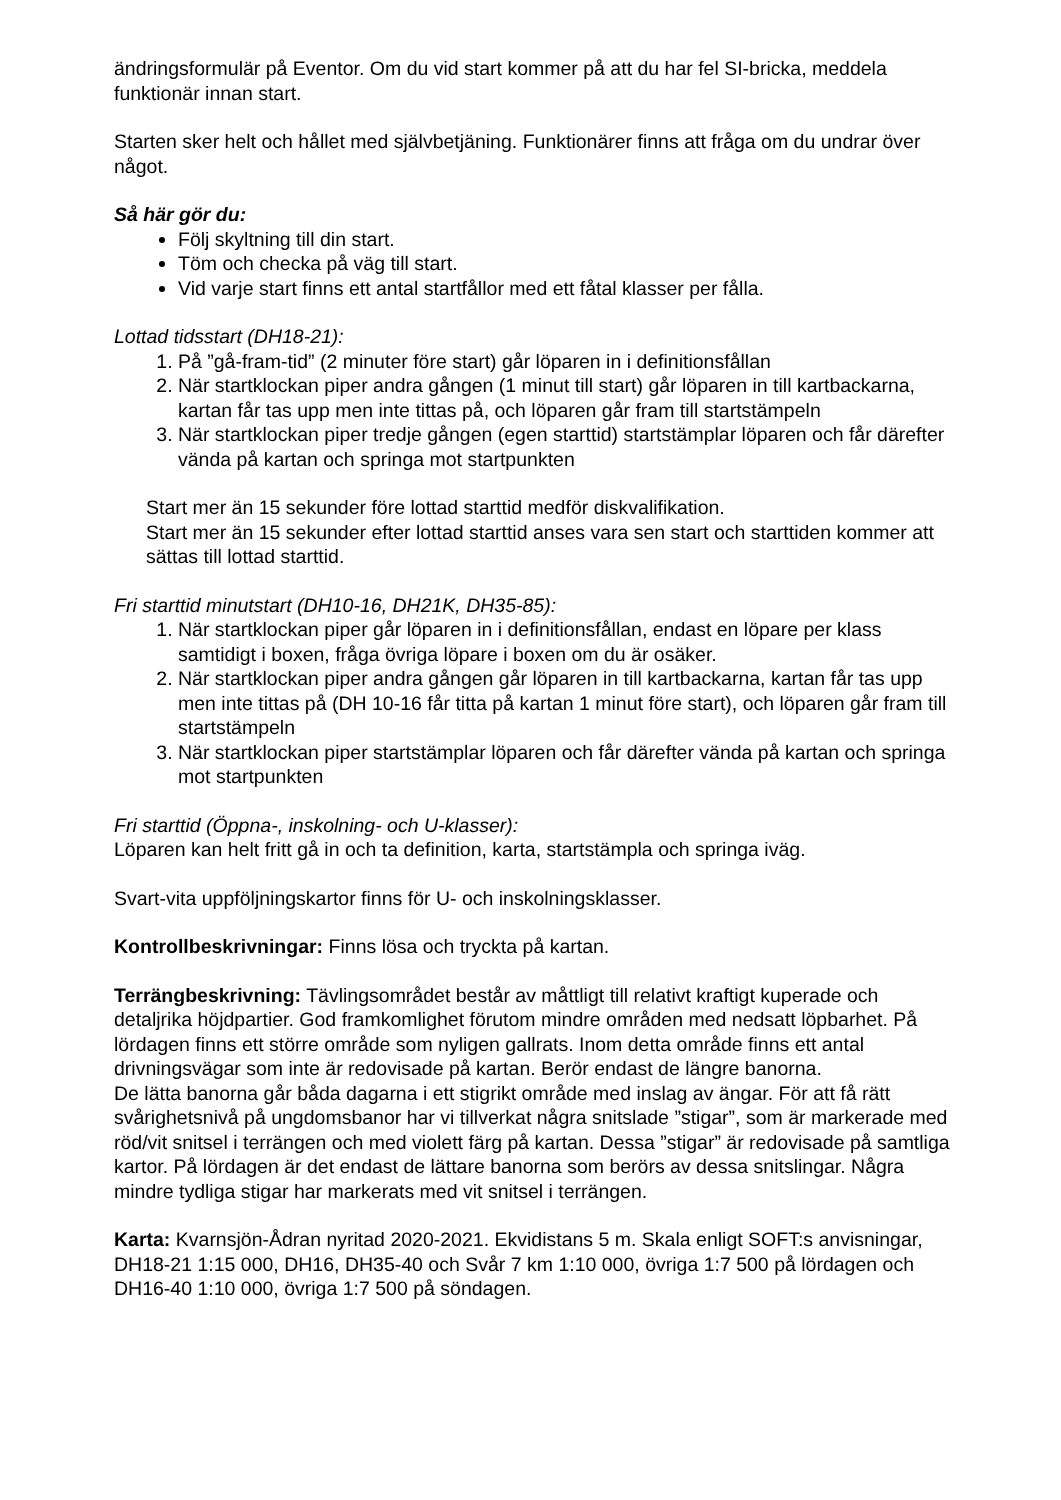ändringsformulär på Eventor. Om du vid start kommer på att du har fel SI-bricka, meddela funktionär innan start.
Starten sker helt och hållet med självbetjäning. Funktionärer finns att fråga om du undrar över något.
Så här gör du:
Följ skyltning till din start.
Töm och checka på väg till start.
Vid varje start finns ett antal startfållor med ett fåtal klasser per fålla.
Lottad tidsstart (DH18-21):
1. På ”gå-fram-tid” (2 minuter före start) går löparen in i definitionsfållan
2. När startklockan piper andra gången (1 minut till start) går löparen in till kartbackarna, kartan får tas upp men inte tittas på, och löparen går fram till startstämpeln
3. När startklockan piper tredje gången (egen starttid) startstämplar löparen och får därefter vända på kartan och springa mot startpunkten
Start mer än 15 sekunder före lottad starttid medför diskvalifikation.
Start mer än 15 sekunder efter lottad starttid anses vara sen start och starttiden kommer att sättas till lottad starttid.
Fri starttid minutstart (DH10-16, DH21K, DH35-85):
1. När startklockan piper går löparen in i definitionsfållan, endast en löpare per klass samtidigt i boxen, fråga övriga löpare i boxen om du är osäker.
2. När startklockan piper andra gången går löparen in till kartbackarna, kartan får tas upp men inte tittas på (DH 10-16 får titta på kartan 1 minut före start), och löparen går fram till startstämpeln
3. När startklockan piper startstämplar löparen och får därefter vända på kartan och springa mot startpunkten
Fri starttid (Öppna-, inskolning- och U-klasser):
Löparen kan helt fritt gå in och ta definition, karta, startstämpla och springa iväg.
Svart-vita uppföljningskartor finns för U- och inskolningsklasser.
Kontrollbeskrivningar: Finns lösa och tryckta på kartan.
Terrängbeskrivning: Tävlingsområdet består av måttligt till relativt kraftigt kuperade och detaljrika höjdpartier. God framkomlighet förutom mindre områden med nedsatt löpbarhet. På lördagen finns ett större område som nyligen gallrats. Inom detta område finns ett antal drivningsvägar som inte är redovisade på kartan. Berör endast de längre banorna.
De lätta banorna går båda dagarna i ett stigrikt område med inslag av ängar. För att få rätt svårighetsnivå på ungdomsbanor har vi tillverkat några snitslade ”stigar”, som är markerade med röd/vit snitsel i terrängen och med violett färg på kartan. Dessa ”stigar” är redovisade på samtliga kartor. På lördagen är det endast de lättare banorna som berörs av dessa snitslingar. Några mindre tydliga stigar har markerats med vit snitsel i terrängen.
Karta: Kvarnsjön-Ådran nyritad 2020-2021. Ekvidistans 5 m. Skala enligt SOFT:s anvisningar, DH18-21 1:15 000, DH16, DH35-40 och Svår 7 km 1:10 000, övriga 1:7 500 på lördagen och DH16-40 1:10 000, övriga 1:7 500 på söndagen.